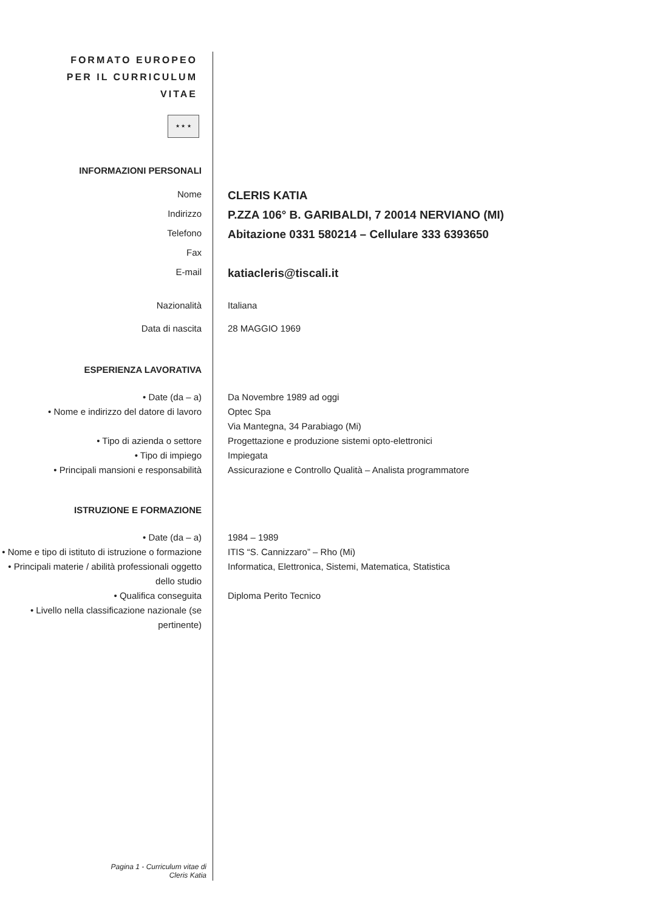FORMATO EUROPEO
PER IL CURRICULUM
VITAE
★ ★ ★
INFORMAZIONI PERSONALI
Nome
CLERIS KATIA
Indirizzo
P.ZZA 106° B. GARIBALDI, 7 20014 NERVIANO (MI)
Telefono
Abitazione 0331 580214 – Cellulare 333 6393650
Fax
E-mail
katiacleris@tiscali.it
Nazionalità Italiana
Data di nascita 28 MAGGIO 1969
ESPERIENZA LAVORATIVA
• Date (da – a) Da Novembre 1989 ad oggi
• Nome e indirizzo del datore di lavoro
Optec Spa
Via Mantegna, 34 Parabiago (Mi)
• Tipo di azienda o settore Progettazione e produzione sistemi opto-elettronici
• Tipo di impiego Impiegata
• Principali mansioni e responsabilità
Assicurazione e Controllo Qualità – Analista programmatore
ISTRUZIONE E FORMAZIONE
• Date (da – a) 1984 – 1989
• Nome e tipo di istituto di istruzione o formazione
ITIS “S. Cannizzaro” – Rho (Mi)
• Principali materie / abilità professionali oggetto dello studio
Informatica, Elettronica, Sistemi, Matematica, Statistica
• Qualifica conseguita Diploma Perito Tecnico
• Livello nella classificazione nazionale (se pertinente)
Pagina 1 - Curriculum vitae di
Cleris Katia